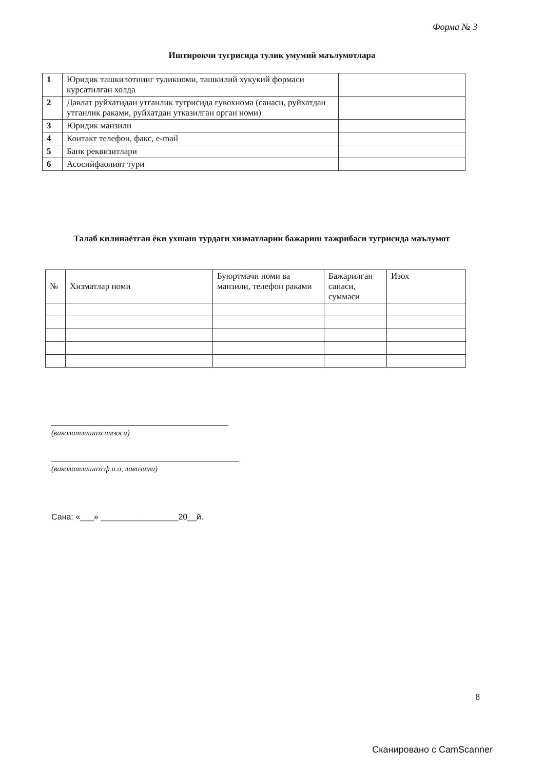Форма № 3
Иштирокчи тугрисида тулик умумий маълумотлара
| 1 | Юридик ташкилотнинг туликноми, ташкилий хукукий формаси курсатилган холда | |
| 2 | Давлат руйхатидан утганлик тугрисида гувохнома (санаси, руйхатдан утганлик раками, руйхатдан утказилган орган номи) | |
| 3 | Юридик манзили | |
| 4 | Контакт телефон, факс, e-mail | |
| 5 | Банк реквизитлари | |
| 6 | Асосийфаолият тури | |
Талаб килинаётган ёки ухшаш турдаги хизматларни бажариш тажрибаси тугрисида маълумот
| № | Хизматлар номи | Буюртмачи номи ва манзили, телефон раками | Бажарилган санаси, суммаси | Изох |
| --- | --- | --- | --- | --- |
(ваколатлишахсимзоси)
(ваколатлишахсф.и.о, лавозими)
Сана: «___» _________________20__й.
8
Сканировано с CamScanner